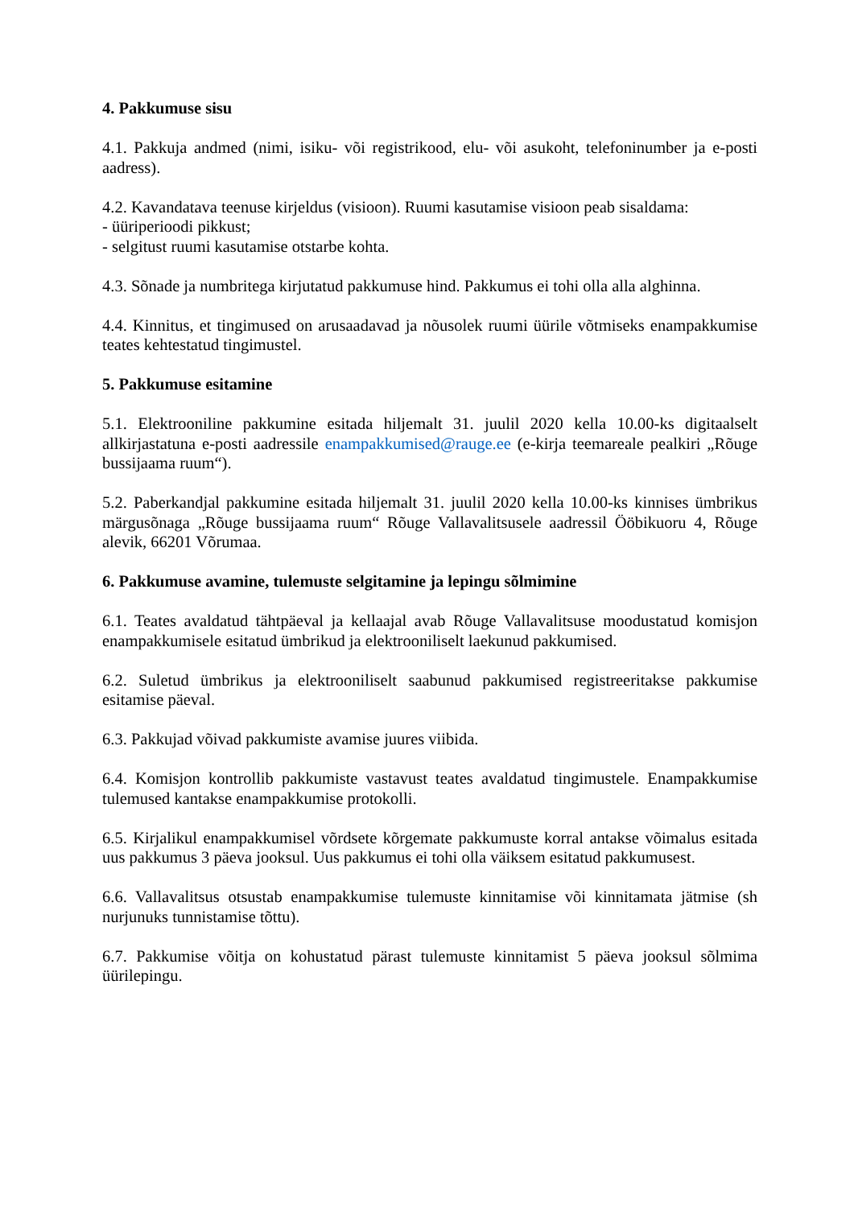4. Pakkumuse sisu
4.1. Pakkuja andmed (nimi, isiku- või registrikood, elu- või asukoht, telefoninumber ja e-posti aadress).
4.2. Kavandatava teenuse kirjeldus (visioon). Ruumi kasutamise visioon peab sisaldama:
- üüriperioodi pikkust;
- selgitust ruumi kasutamise otstarbe kohta.
4.3. Sõnade ja numbritega kirjutatud pakkumuse hind. Pakkumus ei tohi olla alla alghinna.
4.4. Kinnitus, et tingimused on arusaadavad ja nõusolek ruumi üürile võtmiseks enampakkumise teates kehtestatud tingimustel.
5. Pakkumuse esitamine
5.1. Elektrooniline pakkumine esitada hiljemalt 31. juulil 2020 kella 10.00-ks digitaalselt allkirjastatuna e-posti aadressile enampakkumised@rauge.ee (e-kirja teemareale pealkiri „Rõuge bussijaama ruum“).
5.2. Paberkandjal pakkumine esitada hiljemalt 31. juulil 2020 kella 10.00-ks kinnises ümbrikus märgusõnaga „Rõuge bussijaama ruum“ Rõuge Vallavalitsusele aadressil Ööbikuoru 4, Rõuge alevik, 66201 Võrumaa.
6. Pakkumuse avamine, tulemuste selgitamine ja lepingu sõlmimine
6.1. Teates avaldatud tähtpäeval ja kellaajal avab Rõuge Vallavalitsuse moodustatud komisjon enampakkumisele esitatud ümbrikud ja elektrooniliselt laekunud pakkumised.
6.2. Suletud ümbrikus ja elektrooniliselt saabunud pakkumised registreeritakse pakkumise esitamise päeval.
6.3. Pakkujad võivad pakkumiste avamise juures viibida.
6.4. Komisjon kontrollib pakkumiste vastavust teates avaldatud tingimustele. Enampakkumise tulemused kantakse enampakkumise protokolli.
6.5. Kirjalikul enampakkumisel võrdsete kõrgemate pakkumuste korral antakse võimalus esitada uus pakkumus 3 päeva jooksul. Uus pakkumus ei tohi olla väiksem esitatud pakkumusest.
6.6. Vallavalitsus otsustab enampakkumise tulemuste kinnitamise või kinnitamata jätmise (sh nurjunuks tunnistamise tõttu).
6.7. Pakkumise võitja on kohustatud pärast tulemuste kinnitamist 5 päeva jooksul sõlmima üürilepingu.